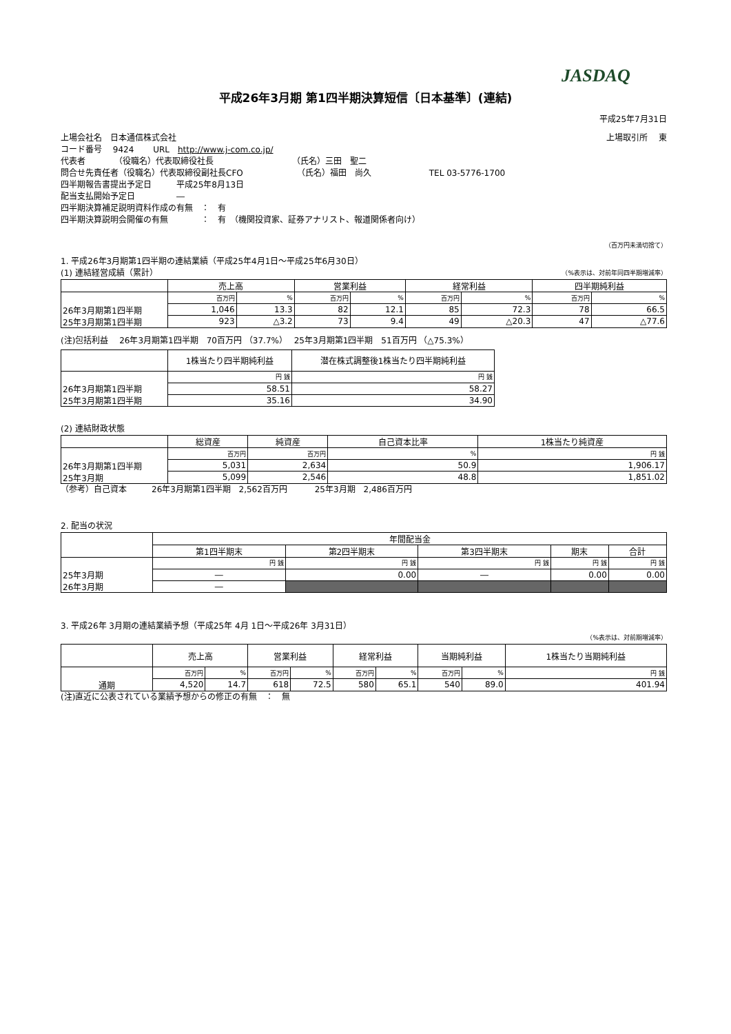JASDAQ
平成26年3月期 第1四半期決算短信〔日本基準〕(連結)
平成25年7月31日
上場会社名　日本通信株式会社 上場取引所　 東
コード番号　 9424　　 URL　http://www.j-com.co.jp/
代表者　　　　（役職名）代表取締役社長　　　　　　　　　　（氏名）三田　聖二
問合せ先責任者（役職名）代表取締役副社長CFO　　　　　　　（氏名）福田　尚久　　　　　　　TEL 03-5776-1700
四半期報告書提出予定日　　　平成25年8月13日
配当支払開始予定日　　　　　―
四半期決算補足説明資料作成の有無　：　有
四半期決算説明会開催の有無　　　　：　有　（機関投資家、証券アナリスト、報道関係者向け）
（百万円未満切捨て）
1. 平成26年3月期第1四半期の連結業績（平成25年4月1日～平成25年6月30日）
(1) 連結経営成績（累計） （%表示は、対前年同四半期増減率）
| | 売上高 | | 営業利益 | | 経常利益 | | 四半期純利益 | |
| --- | --- | --- | --- | --- | --- | --- | --- | --- |
| | 百万円 | % | 百万円 | % | 百万円 | % | 百万円 | % |
| 26年3月期第1四半期 | 1,046 | 13.3 | 82 | 12.1 | 85 | 72.3 | 78 | 66.5 |
| 25年3月期第1四半期 | 923 | △3.2 | 73 | 9.4 | 49 | △20.3 | 47 | △77.6 |
(注)包括利益　 26年3月期第1四半期　70百万円 （37.7%）　 25年3月期第1四半期　51百万円 （△75.3%）
| | 1株当たり四半期純利益 | 潜在株式調整後1株当たり四半期純利益 |
| --- | --- | --- |
| | 円 銭 | 円 銭 |
| 26年3月期第1四半期 | 58.51 | 58.27 |
| 25年3月期第1四半期 | 35.16 | 34.90 |
(2) 連結財政状態
| | 総資産 | 純資産 | 自己資本比率 | 1株当たり純資産 |
| --- | --- | --- | --- | --- |
| | 百万円 | 百万円 | % | 円 銭 |
| 26年3月期第1四半期 | 5,031 | 2,634 | 50.9 | 1,906.17 |
| 25年3月期 | 5,099 | 2,546 | 48.8 | 1,851.02 |
（参考）自己資本　　　26年3月期第1四半期　2,562百万円　　　 25年3月期　2,486百万円
2. 配当の状況
| | 年間配当金 | | | | |
| --- | --- | --- | --- | --- | --- |
| | 第1四半期末 | 第2四半期末 | 第3四半期末 | 期末 | 合計 |
| | 円 銭 | 円 銭 | 円 銭 | 円 銭 | 円 銭 |
| 25年3月期 | ― | 0.00 | ― | 0.00 | 0.00 |
| 26年3月期 | ― | | | | |
3. 平成26年 3月期の連結業績予想（平成25年 4月 1日～平成26年 3月31日）
（%表示は、対前期増減率）
| | 売上高 | | 営業利益 | | 経常利益 | | 当期純利益 | | 1株当たり当期純利益 |
| --- | --- | --- | --- | --- | --- | --- | --- | --- | --- |
| | 百万円 | % | 百万円 | % | 百万円 | % | 百万円 | % | 円 銭 |
| 通期 | 4,520 | 14.7 | 618 | 72.5 | 580 | 65.1 | 540 | 89.0 | 401.94 |
(注)直近に公表されている業績予想からの修正の有無　：　無